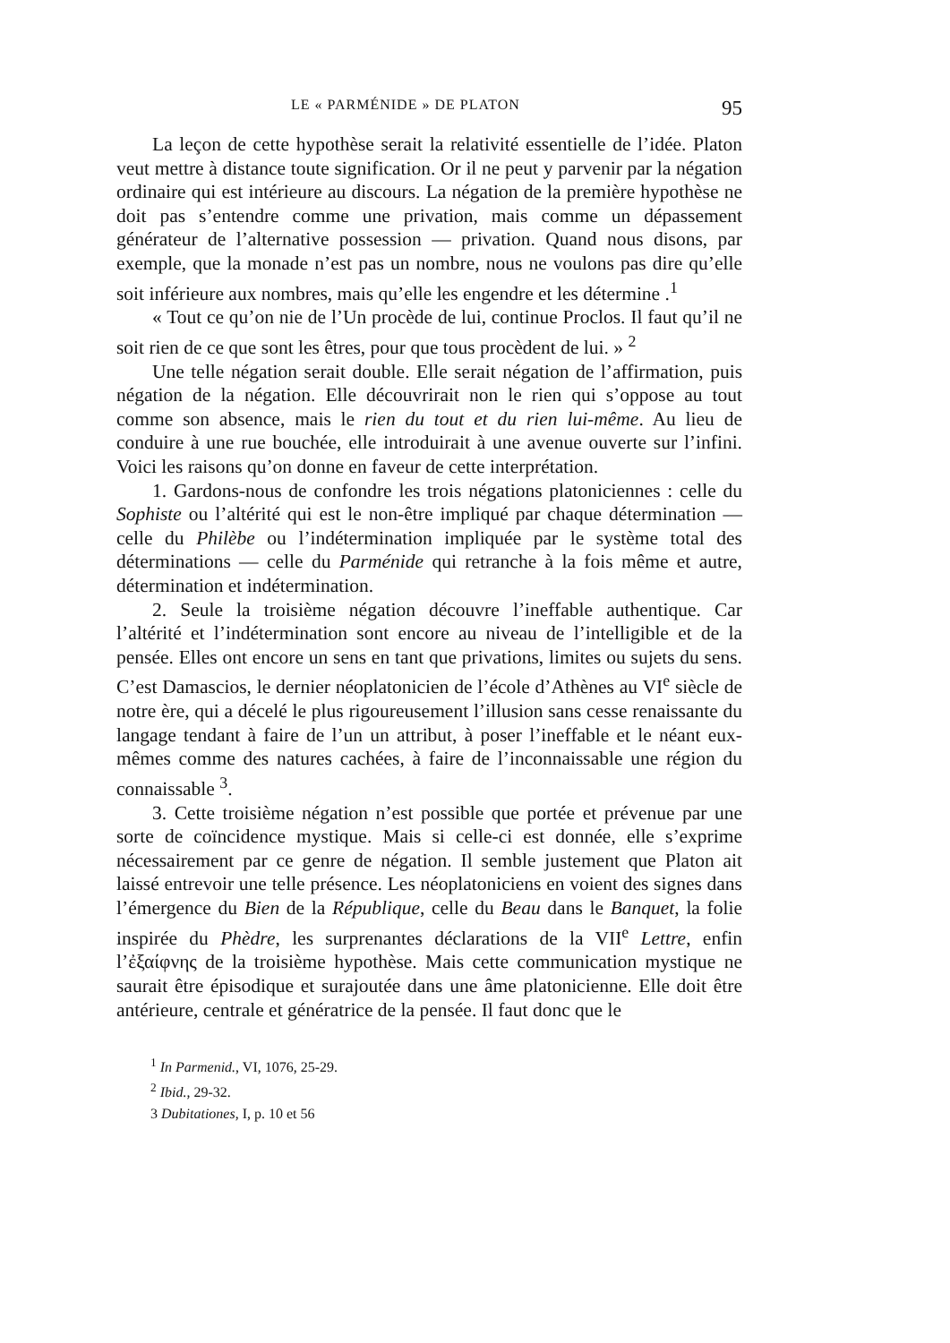LE « PARMÉNIDE » DE PLATON 95
La leçon de cette hypothèse serait la relativité essentielle de l’idée. Platon veut mettre à distance toute signification. Or il ne peut y parvenir par la négation ordinaire qui est intérieure au discours. La négation de la première hypothèse ne doit pas s’entendre comme une privation, mais comme un dépassement générateur de l’alternative possession — privation. Quand nous disons, par exemple, que la monade n’est pas un nombre, nous ne voulons pas dire qu’elle soit inférieure aux nombres, mais qu’elle les engendre et les détermine .<sup>1</sup>
« Tout ce qu’on nie de l’Un procède de lui, continue Proclos. Il faut qu’il ne soit rien de ce que sont les êtres, pour que tous procèdent de lui. » <sup>2</sup>
Une telle négation serait double. Elle serait négation de l’affirmation, puis négation de la négation. Elle découvrirait non le rien qui s’oppose au tout comme son absence, mais le rien du tout et du rien lui-même. Au lieu de conduire à une rue bouchée, elle introduirait à une avenue ouverte sur l’infini. Voici les raisons qu’on donne en faveur de cette interprétation.
1. Gardons-nous de confondre les trois négations platoniciennes : celle du Sophiste ou l’altérité qui est le non-être impliqué par chaque détermination — celle du Philèbe ou l’indétermination impliquée par le système total des déterminations — celle du Parménide qui retranche à la fois même et autre, détermination et indétermination.
2. Seule la troisième négation découvre l’ineffable authentique. Car l’altérité et l’indétermination sont encore au niveau de l’intelligible et de la pensée. Elles ont encore un sens en tant que privations, limites ou sujets du sens. C’est Damascios, le dernier néoplatonicien de l’école d’Athènes au VI<sup>e</sup> siècle de notre ère, qui a décelé le plus rigoureusement l’illusion sans cesse renaissante du langage tendant à faire de l’un un attribut, à poser l’ineffable et le néant eux-mêmes comme des natures cachées, à faire de l’inconnaissable une région du connaissable <sup>3</sup>.
3. Cette troisième négation n’est possible que portée et prévenue par une sorte de coïncidence mystique. Mais si celle-ci est donnée, elle s’exprime nécessairement par ce genre de négation. Il semble justement que Platon ait laissé entrevoir une telle présence. Les néoplatoniciens en voient des signes dans l’émergence du Bien de la République, celle du Beau dans le Banquet, la folie inspirée du Phèdre, les surprenantes déclarations de la VII<sup>e</sup> Lettre, enfin l’ἐξαίφνης de la troisième hypothèse. Mais cette communication mystique ne saurait être épisodique et surajoutée dans une âme platonicienne. Elle doit être antérieure, centrale et génératrice de la pensée. Il faut donc que le
<sup>1</sup> In Parmenid., VI, 1076, 25-29.
<sup>2</sup> Ibid., 29-32.
3 Dubitationes, I, p. 10 et 56